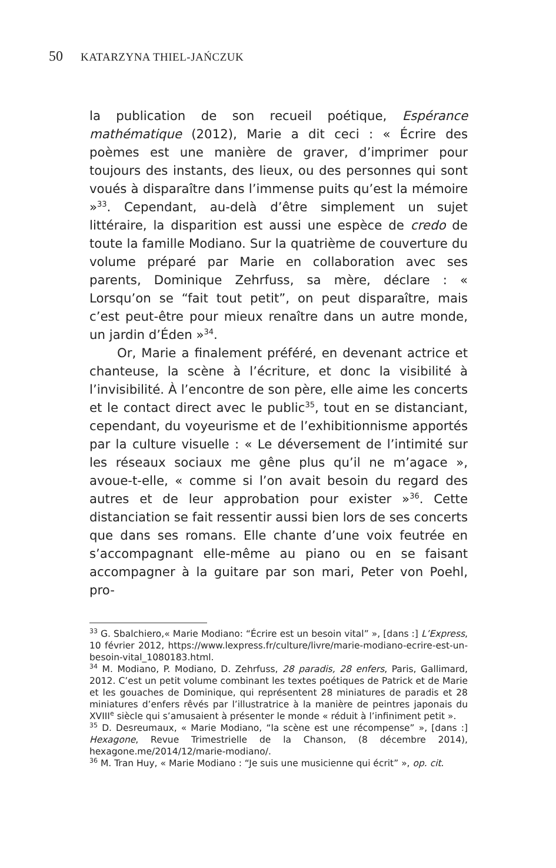50 KATARZYNA THIEL-JAŃCZUK
la publication de son recueil poétique, Espérance mathématique (2012), Marie a dit ceci : « Écrire des poèmes est une manière de graver, d’imprimer pour toujours des instants, des lieux, ou des personnes qui sont voués à disparaître dans l’immense puits qu’est la mémoire »<sup>33</sup>. Cependant, au-delà d’être simplement un sujet littéraire, la disparition est aussi une espèce de credo de toute la famille Modiano. Sur la quatrième de couverture du volume préparé par Marie en collaboration avec ses parents, Dominique Zehrfuss, sa mère, déclare : « Lorsqu’on se “fait tout petit”, on peut disparaître, mais c’est peut-être pour mieux renaître dans un autre monde, un jardin d’Éden »<sup>34</sup>.
Or, Marie a finalement préféré, en devenant actrice et chanteuse, la scène à l’écriture, et donc la visibilité à l’invisibilité. À l’encontre de son père, elle aime les concerts et le contact direct avec le public<sup>35</sup>, tout en se distanciant, cependant, du voyeurisme et de l’exhibitionnisme apportés par la culture visuelle : « Le déversement de l’intimité sur les réseaux sociaux me gêne plus qu’il ne m’agace », avoue-t-elle, « comme si l’on avait besoin du regard des autres et de leur approbation pour exister »<sup>36</sup>. Cette distanciation se fait ressentir aussi bien lors de ses concerts que dans ses romans. Elle chante d’une voix feutrée en s’accompagnant elle-même au piano ou en se faisant accompagner à la guitare par son mari, Peter von Poehl, pro-
<sup>33</sup> G. Sbalchiero,« Marie Modiano: “Écrire est un besoin vital” », [dans :] L’Express, 10 février 2012, https://www.lexpress.fr/culture/livre/marie-modiano-ecrire-est-un-besoin-vital_1080183.html.
<sup>34</sup> M. Modiano, P. Modiano, D. Zehrfuss, 28 paradis, 28 enfers, Paris, Gallimard, 2012. C’est un petit volume combinant les textes poétiques de Patrick et de Marie et les gouaches de Dominique, qui représentent 28 miniatures de paradis et 28 miniatures d’enfers rêvés par l’illustratrice à la manière de peintres japonais du XVIII<sup>e</sup> siècle qui s’amusaient à présenter le monde « réduit à l’infiniment petit ».
<sup>35</sup> D. Desreumaux, « Marie Modiano, “la scène est une récompense” », [dans :] Hexagone, Revue Trimestrielle de la Chanson, (8 décembre 2014), hexagone.me/2014/12/marie-modiano/.
<sup>36</sup> M. Tran Huy, « Marie Modiano : “Je suis une musicienne qui écrit” », op. cit.